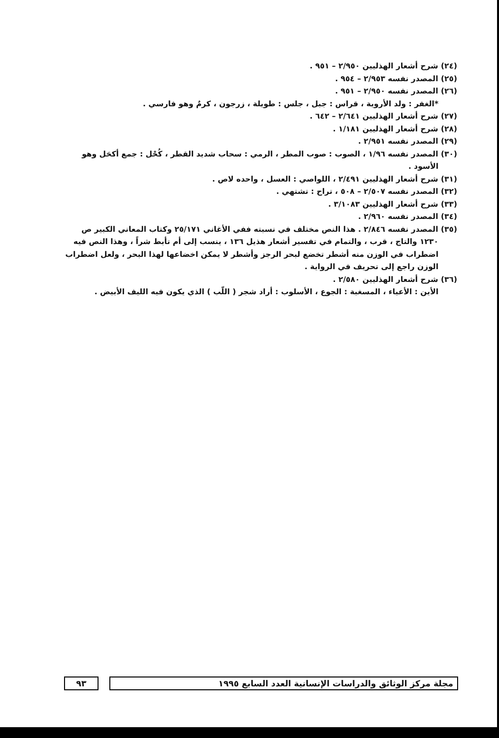(٢٤) شرح أشعار الهذليين ٢/٩٥٠ – ٩٥١ .
(٢٥) المصدر نفسه ٢/٩٥٣ – ٩٥٤ .
(٢٦) المصدر نفسه ٢/٩٥٠ – ٩٥١ .
*الغفر : ولد الأروية ، قراس : جبل ، جلس : طويلة ، زرجون ، كرمٌ وهو فارسي .
(٢٧) شرح أشعار الهذليين ٢/٦٤١ – ٦٤٢ .
(٢٨) شرح أشعار الهذليين ١/١٨١ .
(٢٩) المصدر نفسه ٢/٩٥١ .
(٣٠) المصدر نفسه ١/٩٦ ، الصوب : صوب المطر ، الرمي : سحاب شديد القطر ، كُحْل : جمع أكحَل وهو الأسود .
(٣١) شرح أشعار الهذليين ٢/٤٩١ ، اللواصي : العسل ، واحده لاص .
(٣٢) المصدر نفسه ٢/٥٠٧ – ٥٠٨ ، تراح : تشتهي .
(٣٣) شرح أشعار الهذليين ٣/١٠٨٣ .
(٣٤) المصدر نفسه ٢/٩٦٠ .
(٣٥) المصدر نفسه ٢/٨٤٦ . هذا النص مختلف في نسبته ففي الأغاني ٢٥/١٧١ وكتاب المعاني الكبير ص ١٢٣٠ والتاج ، قرب ، والتمام في تفسير أشعار هذيل ١٣٦ ، ينسب إلى أم تأبط شراً ، وهذا النص فيه اضطراب في الوزن منه أشطر تخضع لبحر الرجز وأشطر لا يمكن اخضاعها لهذا البحر ، ولعل اضطراب الوزن راجع إلى تحريف في الرواية .
(٣٦) شرح أشعار الهذليين ٢/٥٨٠ .
الأين : الأعياء ، المسغبة : الجوع ، الأسلوب : أراد شجر ( اللّب ) الذي يكون فيه الليف الأبيض .
مجلة مركز الوثائق والدراسات الإنسانية العدد السابع ١٩٩٥
٩٣